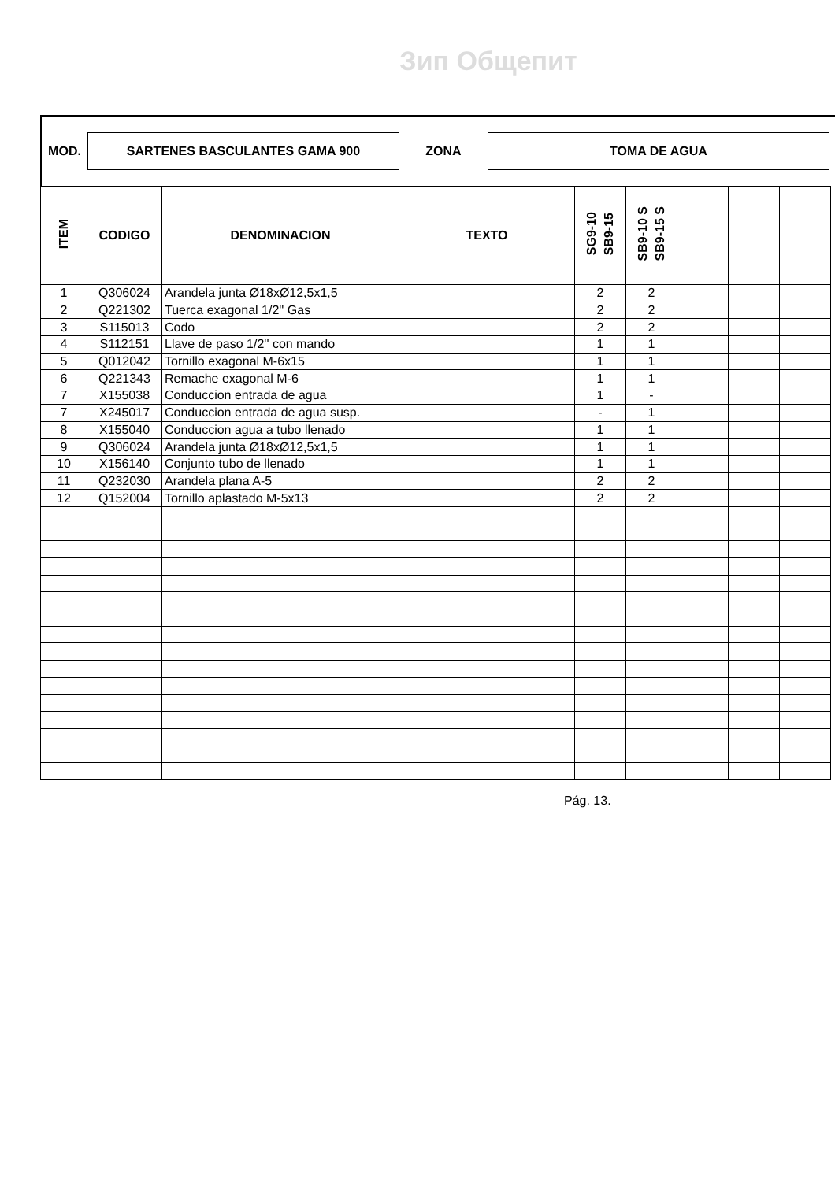Зип Общепит
| MOD. | SARTENES BASCULANTES GAMA 900 | ZONA | TOMA DE AGUA |
| ITEM | CODIGO | DENOMINACION | TEXTO | SG9-10 SB9-15 | SB9-10 S SB9-15 S | | | |
| --- | --- | --- | --- | --- | --- | --- | --- | --- |
| 1 | Q306024 | Arandela junta Ø18xØ12,5x1,5 | | 2 | 2 | | | |
| 2 | Q221302 | Tuerca exagonal 1/2'' Gas | | 2 | 2 | | | |
| 3 | S115013 | Codo | | 2 | 2 | | | |
| 4 | S112151 | Llave de paso 1/2'' con mando | | 1 | 1 | | | |
| 5 | Q012042 | Tornillo exagonal M-6x15 | | 1 | 1 | | | |
| 6 | Q221343 | Remache exagonal M-6 | | 1 | 1 | | | |
| 7 | X155038 | Conduccion entrada de agua | | 1 | - | | | |
| 7 | X245017 | Conduccion entrada de agua susp. | | - | 1 | | | |
| 8 | X155040 | Conduccion agua a tubo llenado | | 1 | 1 | | | |
| 9 | Q306024 | Arandela junta Ø18xØ12,5x1,5 | | 1 | 1 | | | |
| 10 | X156140 | Conjunto tubo de llenado | | 1 | 1 | | | |
| 11 | Q232030 | Arandela plana A-5 | | 2 | 2 | | | |
| 12 | Q152004 | Tornillo aplastado M-5x13 | | 2 | 2 | | | |
Pág. 13.